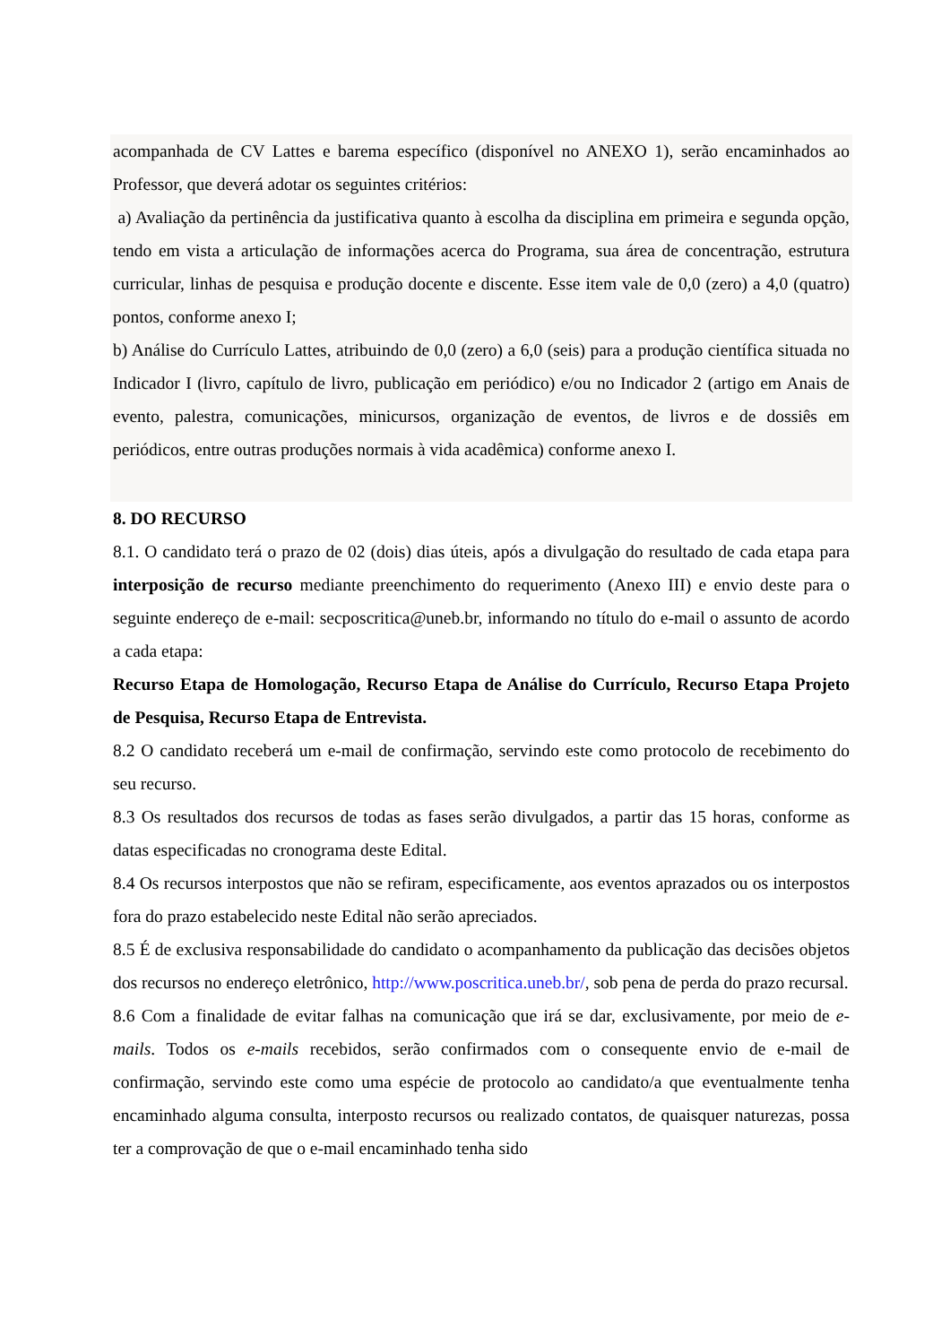acompanhada de CV Lattes e barema específico (disponível no ANEXO 1), serão encaminhados ao Professor, que deverá adotar os seguintes critérios:
a) Avaliação da pertinência da justificativa quanto à escolha da disciplina em primeira e segunda opção, tendo em vista a articulação de informações acerca do Programa, sua área de concentração, estrutura curricular, linhas de pesquisa e produção docente e discente. Esse item vale de 0,0 (zero) a 4,0 (quatro) pontos, conforme anexo I;
b) Análise do Currículo Lattes, atribuindo de 0,0 (zero) a 6,0 (seis) para a produção científica situada no Indicador I (livro, capítulo de livro, publicação em periódico) e/ou no Indicador 2 (artigo em Anais de evento, palestra, comunicações, minicursos, organização de eventos, de livros e de dossiês em periódicos, entre outras produções normais à vida acadêmica) conforme anexo I.
8. DO RECURSO
8.1. O candidato terá o prazo de 02 (dois) dias úteis, após a divulgação do resultado de cada etapa para interposição de recurso mediante preenchimento do requerimento (Anexo III) e envio deste para o seguinte endereço de e-mail: secposcritica@uneb.br, informando no título do e-mail o assunto de acordo a cada etapa:
Recurso Etapa de Homologação, Recurso Etapa de Análise do Currículo, Recurso Etapa Projeto de Pesquisa, Recurso Etapa de Entrevista.
8.2 O candidato receberá um e-mail de confirmação, servindo este como protocolo de recebimento do seu recurso.
8.3 Os resultados dos recursos de todas as fases serão divulgados, a partir das 15 horas, conforme as datas especificadas no cronograma deste Edital.
8.4 Os recursos interpostos que não se refiram, especificamente, aos eventos aprazados ou os interpostos fora do prazo estabelecido neste Edital não serão apreciados.
8.5 É de exclusiva responsabilidade do candidato o acompanhamento da publicação das decisões objetos dos recursos no endereço eletrônico, http://www.poscritica.uneb.br/, sob pena de perda do prazo recursal.
8.6 Com a finalidade de evitar falhas na comunicação que irá se dar, exclusivamente, por meio de e-mails. Todos os e-mails recebidos, serão confirmados com o consequente envio de e-mail de confirmação, servindo este como uma espécie de protocolo ao candidato/a que eventualmente tenha encaminhado alguma consulta, interposto recursos ou realizado contatos, de quaisquer naturezas, possa ter a comprovação de que o e-mail encaminhado tenha sido